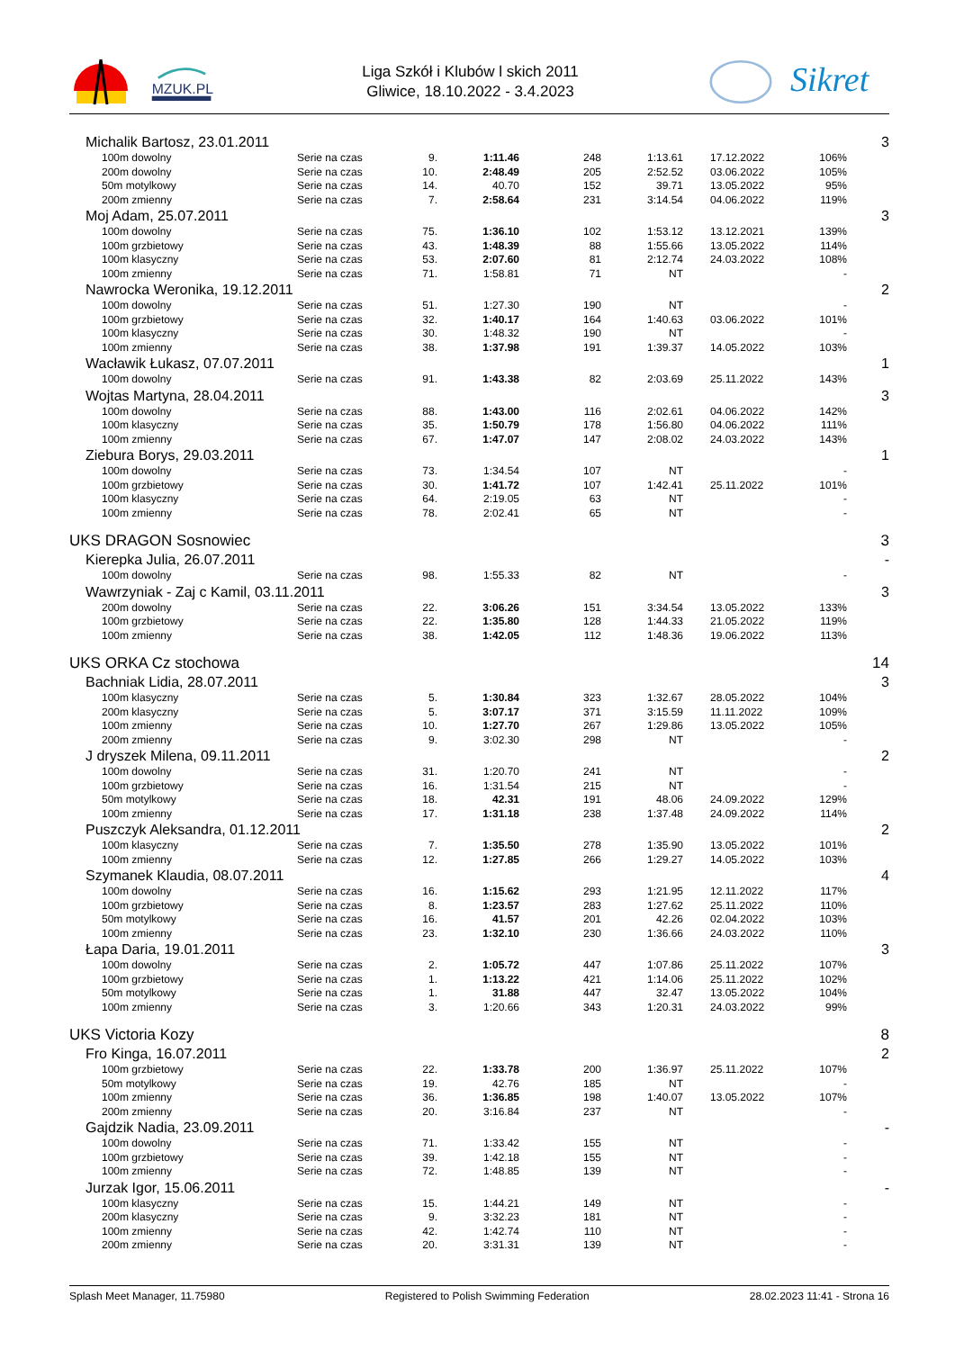MZUK.PL
Liga Szkół i Klubów l skich 2011
Gliwice, 18.10.2022 - 3.4.2023
Sikret
| Michalik Bartosz, 23.01.2011 | | | | | | | | 3 |
| 100m dowolny | Serie na czas | 9. | 1:11.46 | 248 | 1:13.61 | 17.12.2022 | 106% | |
| 200m dowolny | Serie na czas | 10. | 2:48.49 | 205 | 2:52.52 | 03.06.2022 | 105% | |
| 50m motylkowy | Serie na czas | 14. | 40.70 | 152 | 39.71 | 13.05.2022 | 95% | |
| 200m zmienny | Serie na czas | 7. | 2:58.64 | 231 | 3:14.54 | 04.06.2022 | 119% | |
| Moj Adam, 25.07.2011 | | | | | | | | 3 |
| 100m dowolny | Serie na czas | 75. | 1:36.10 | 102 | 1:53.12 | 13.12.2021 | 139% | |
| 100m grzbietowy | Serie na czas | 43. | 1:48.39 | 88 | 1:55.66 | 13.05.2022 | 114% | |
| 100m klasyczny | Serie na czas | 53. | 2:07.60 | 81 | 2:12.74 | 24.03.2022 | 108% | |
| 100m zmienny | Serie na czas | 71. | 1:58.81 | 71 | NT | | - | |
| Nawrocka Weronika, 19.12.2011 | | | | | | | | 2 |
| 100m dowolny | Serie na czas | 51. | 1:27.30 | 190 | NT | | - | |
| 100m grzbietowy | Serie na czas | 32. | 1:40.17 | 164 | 1:40.63 | 03.06.2022 | 101% | |
| 100m klasyczny | Serie na czas | 30. | 1:48.32 | 190 | NT | | - | |
| 100m zmienny | Serie na czas | 38. | 1:37.98 | 191 | 1:39.37 | 14.05.2022 | 103% | |
| Wacławik Łukasz, 07.07.2011 | | | | | | | | 1 |
| 100m dowolny | Serie na czas | 91. | 1:43.38 | 82 | 2:03.69 | 25.11.2022 | 143% | |
| Wojtas Martyna, 28.04.2011 | | | | | | | | 3 |
| 100m dowolny | Serie na czas | 88. | 1:43.00 | 116 | 2:02.61 | 04.06.2022 | 142% | |
| 100m klasyczny | Serie na czas | 35. | 1:50.79 | 178 | 1:56.80 | 04.06.2022 | 111% | |
| 100m zmienny | Serie na czas | 67. | 1:47.07 | 147 | 2:08.02 | 24.03.2022 | 143% | |
| Ziebura Borys, 29.03.2011 | | | | | | | | 1 |
| 100m dowolny | Serie na czas | 73. | 1:34.54 | 107 | NT | | - | |
| 100m grzbietowy | Serie na czas | 30. | 1:41.72 | 107 | 1:42.41 | 25.11.2022 | 101% | |
| 100m klasyczny | Serie na czas | 64. | 2:19.05 | 63 | NT | | - | |
| 100m zmienny | Serie na czas | 78. | 2:02.41 | 65 | NT | | - | |
| UKS DRAGON Sosnowiec | | | | | | | | 3 |
| Kierepka Julia, 26.07.2011 | | | | | | | | - |
| 100m dowolny | Serie na czas | 98. | 1:55.33 | 82 | NT | | - | |
| Wawrzyniak - Zaj c Kamil, 03.11.2011 | | | | | | | | 3 |
| 200m dowolny | Serie na czas | 22. | 3:06.26 | 151 | 3:34.54 | 13.05.2022 | 133% | |
| 100m grzbietowy | Serie na czas | 22. | 1:35.80 | 128 | 1:44.33 | 21.05.2022 | 119% | |
| 100m zmienny | Serie na czas | 38. | 1:42.05 | 112 | 1:48.36 | 19.06.2022 | 113% | |
| UKS ORKA Cz stochowa | | | | | | | | 14 |
| Bachniak Lidia, 28.07.2011 | | | | | | | | 3 |
| 100m klasyczny | Serie na czas | 5. | 1:30.84 | 323 | 1:32.67 | 28.05.2022 | 104% | |
| 200m klasyczny | Serie na czas | 5. | 3:07.17 | 371 | 3:15.59 | 11.11.2022 | 109% | |
| 100m zmienny | Serie na czas | 10. | 1:27.70 | 267 | 1:29.86 | 13.05.2022 | 105% | |
| 200m zmienny | Serie na czas | 9. | 3:02.30 | 298 | NT | | - | |
| J dryszek Milena, 09.11.2011 | | | | | | | | 2 |
| 100m dowolny | Serie na czas | 31. | 1:20.70 | 241 | NT | | - | |
| 100m grzbietowy | Serie na czas | 16. | 1:31.54 | 215 | NT | | - | |
| 50m motylkowy | Serie na czas | 18. | 42.31 | 191 | 48.06 | 24.09.2022 | 129% | |
| 100m zmienny | Serie na czas | 17. | 1:31.18 | 238 | 1:37.48 | 24.09.2022 | 114% | |
| Puszczyk Aleksandra, 01.12.2011 | | | | | | | | 2 |
| 100m klasyczny | Serie na czas | 7. | 1:35.50 | 278 | 1:35.90 | 13.05.2022 | 101% | |
| 100m zmienny | Serie na czas | 12. | 1:27.85 | 266 | 1:29.27 | 14.05.2022 | 103% | |
| Szymanek Klaudia, 08.07.2011 | | | | | | | | 4 |
| 100m dowolny | Serie na czas | 16. | 1:15.62 | 293 | 1:21.95 | 12.11.2022 | 117% | |
| 100m grzbietowy | Serie na czas | 8. | 1:23.57 | 283 | 1:27.62 | 25.11.2022 | 110% | |
| 50m motylkowy | Serie na czas | 16. | 41.57 | 201 | 42.26 | 02.04.2022 | 103% | |
| 100m zmienny | Serie na czas | 23. | 1:32.10 | 230 | 1:36.66 | 24.03.2022 | 110% | |
| Łapa Daria, 19.01.2011 | | | | | | | | 3 |
| 100m dowolny | Serie na czas | 2. | 1:05.72 | 447 | 1:07.86 | 25.11.2022 | 107% | |
| 100m grzbietowy | Serie na czas | 1. | 1:13.22 | 421 | 1:14.06 | 25.11.2022 | 102% | |
| 50m motylkowy | Serie na czas | 1. | 31.88 | 447 | 32.47 | 13.05.2022 | 104% | |
| 100m zmienny | Serie na czas | 3. | 1:20.66 | 343 | 1:20.31 | 24.03.2022 | 99% | |
| UKS Victoria Kozy | | | | | | | | 8 |
| Fro Kinga, 16.07.2011 | | | | | | | | 2 |
| 100m grzbietowy | Serie na czas | 22. | 1:33.78 | 200 | 1:36.97 | 25.11.2022 | 107% | |
| 50m motylkowy | Serie na czas | 19. | 42.76 | 185 | NT | | - | |
| 100m zmienny | Serie na czas | 36. | 1:36.85 | 198 | 1:40.07 | 13.05.2022 | 107% | |
| 200m zmienny | Serie na czas | 20. | 3:16.84 | 237 | NT | | - | |
| Gajdzik Nadia, 23.09.2011 | | | | | | | | - |
| 100m dowolny | Serie na czas | 71. | 1:33.42 | 155 | NT | | - | |
| 100m grzbietowy | Serie na czas | 39. | 1:42.18 | 155 | NT | | - | |
| 100m zmienny | Serie na czas | 72. | 1:48.85 | 139 | NT | | - | |
| Jurzak Igor, 15.06.2011 | | | | | | | | - |
| 100m klasyczny | Serie na czas | 15. | 1:44.21 | 149 | NT | | - | |
| 200m klasyczny | Serie na czas | 9. | 3:32.23 | 181 | NT | | - | |
| 100m zmienny | Serie na czas | 42. | 1:42.74 | 110 | NT | | - | |
| 200m zmienny | Serie na czas | 20. | 3:31.31 | 139 | NT | | - | |
Splash Meet Manager, 11.75980 Registered to Polish Swimming Federation 28.02.2023 11:41 - Strona 16